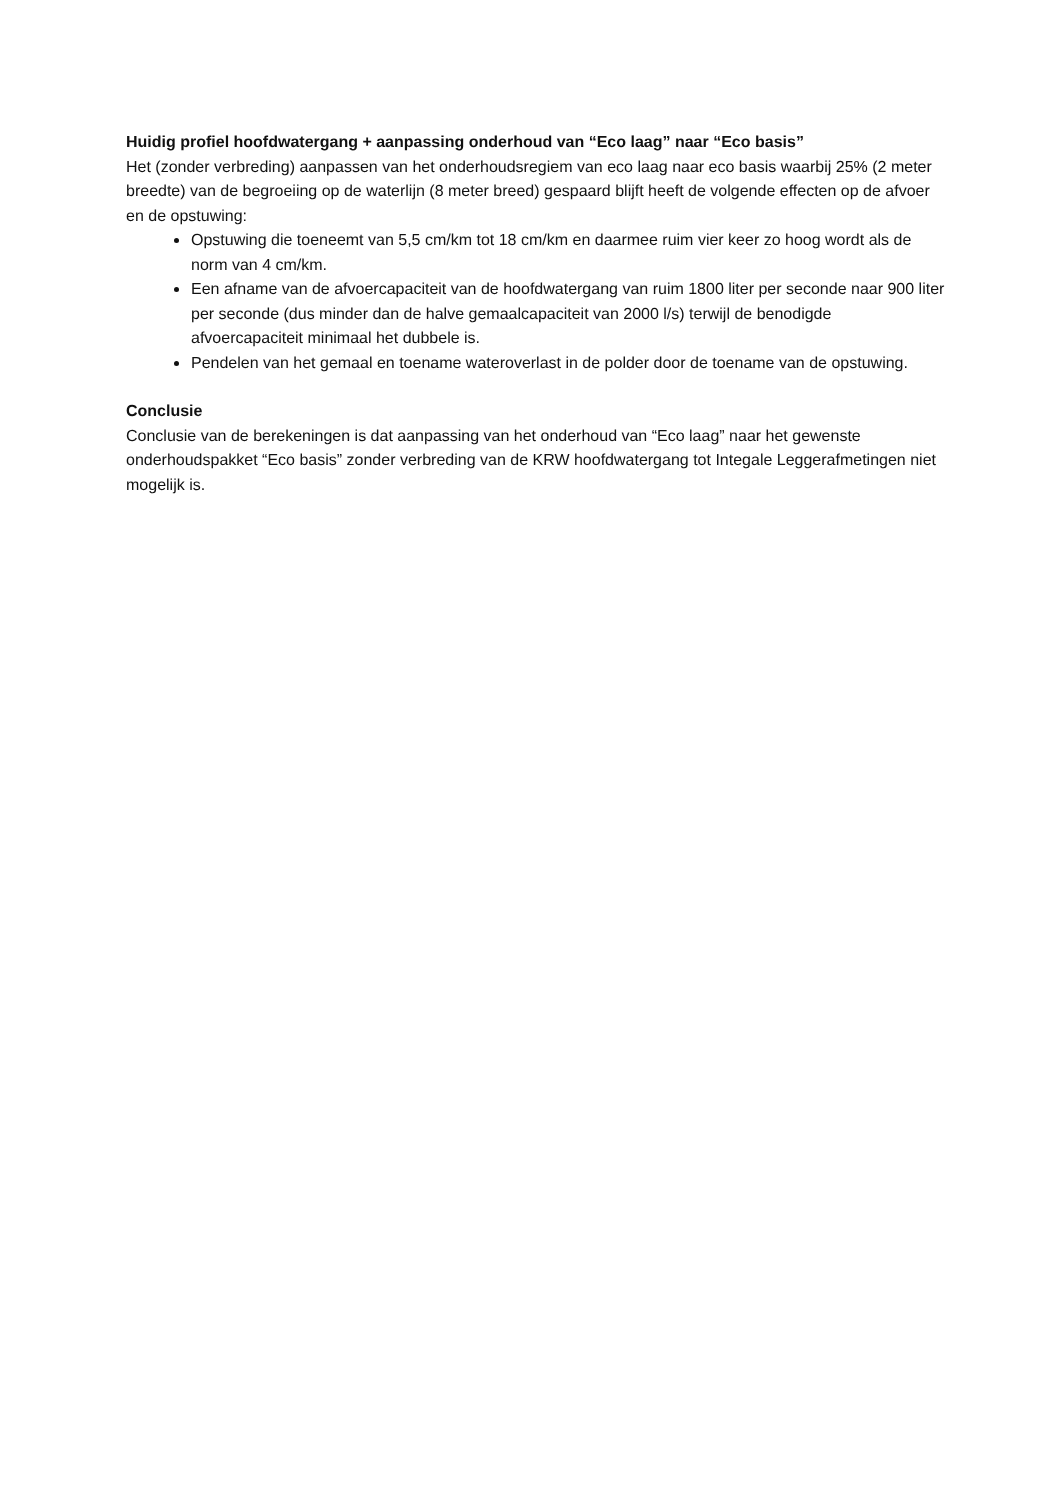Huidig profiel hoofdwatergang + aanpassing onderhoud van “Eco laag” naar “Eco basis”
Het (zonder verbreding) aanpassen van het onderhoudsregiem van eco laag naar eco basis waarbij 25% (2 meter breedte) van de begroeiing op de waterlijn (8 meter breed) gespaard blijft heeft de volgende effecten op de afvoer en de opstuwing:
Opstuwing die toeneemt van 5,5 cm/km tot 18 cm/km en daarmee ruim vier keer zo hoog wordt als de norm van 4 cm/km.
Een afname van de afvoercapaciteit van de hoofdwatergang van ruim 1800 liter per seconde naar 900 liter per seconde (dus minder dan de halve gemaalcapaciteit van 2000 l/s) terwijl de benodigde afvoercapaciteit minimaal het dubbele is.
Pendelen van het gemaal en toename wateroverlast in de polder door de toename van de opstuwing.
Conclusie
Conclusie van de berekeningen is dat aanpassing van het onderhoud van “Eco laag” naar het gewenste onderhoudspakket “Eco basis” zonder verbreding van de KRW hoofdwatergang tot Integale Leggerafmetingen niet mogelijk is.